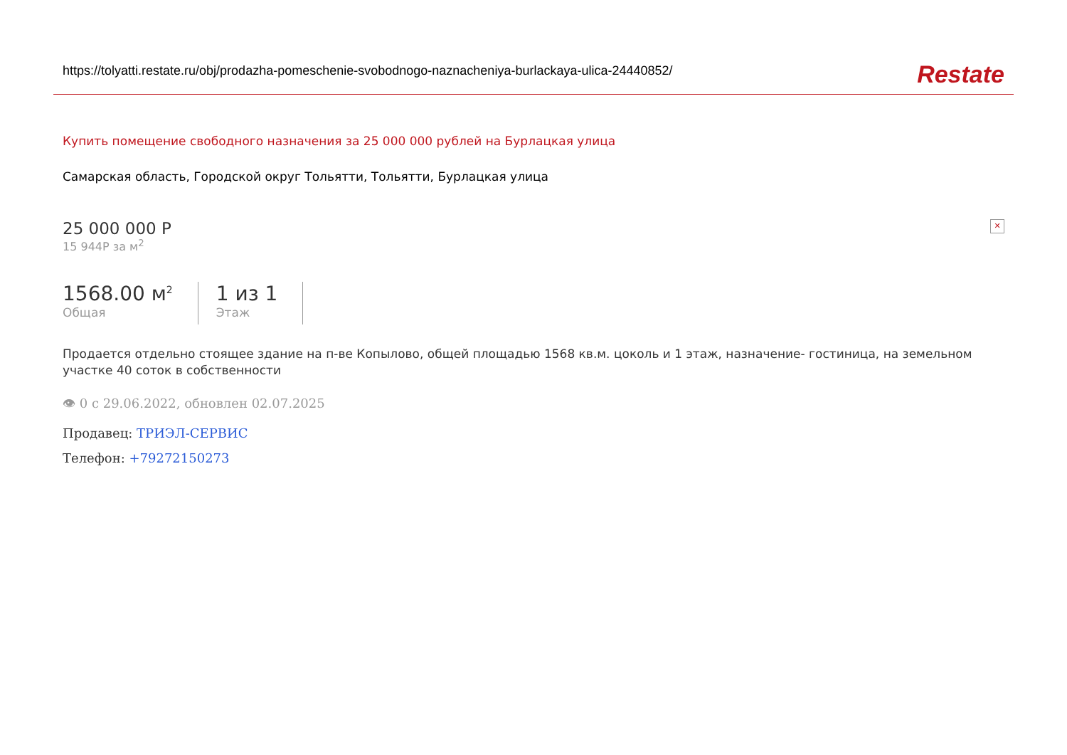https://tolyatti.restate.ru/obj/prodazha-pomescheniе-svobodnogo-naznacheniya-burlackaya-ulica-24440852/
Restate
Купить помещение свободного назначения за 25 000 000 рублей на Бурлацкая улица
Самарская область, Городской округ Тольятти, Тольятти, Бурлацкая улица
25 000 000 Р
15 944Р за м<sup>2</sup>
✕
1568.00 м<sup>2</sup>
Общая
1 из 1
Этаж
Продается отдельно стоящее здание на п-ве Копылово, общей площадью 1568 кв.м. цоколь и 1 этаж, назначение- гостиница, на земельном участке 40 соток в собственности
👁 0 с 29.06.2022, обновлен 02.07.2025
Продавец: ТРИЭЛ-СЕРВИС
Телефон: +79272150273